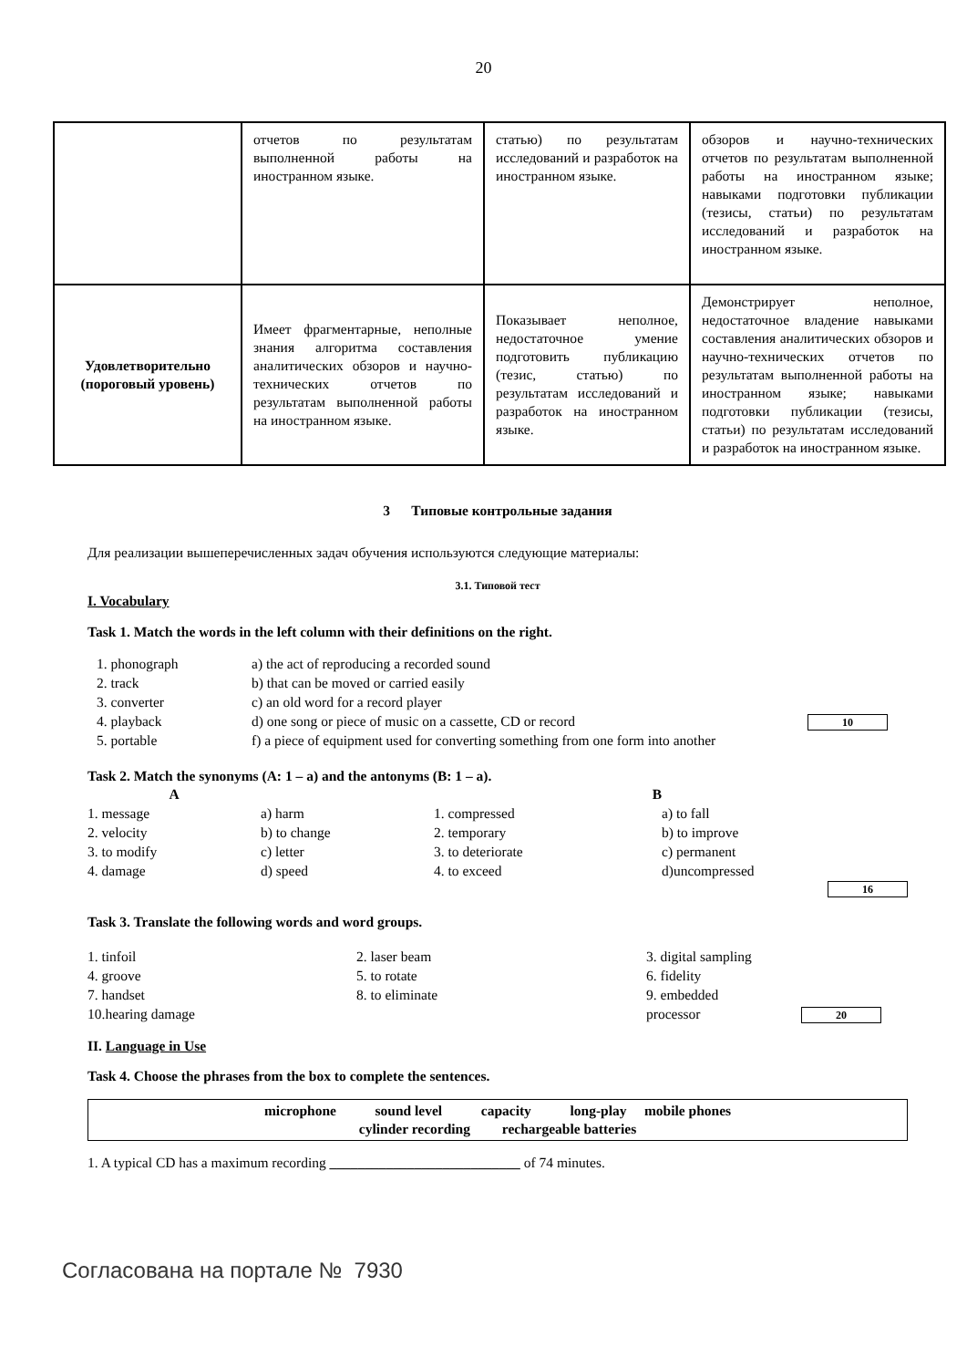20
| | отчетов по результатам выполненной работы на иностранном языке. | статью) по результатам исследований и разработок на иностранном языке. | обзоров и научно-технических отчетов по результатам выполненной работы на иностранном языке; навыками подготовки публикации (тезисы, статьи) по результатам исследований и разработок на иностранном языке. |
| Удовлетворительно (пороговый уровень) | Имеет фрагментарные, неполные знания алгоритма составления аналитических обзоров и научно-технических отчетов по результатам выполненной работы на иностранном языке. | Показывает неполное, недостаточное умение подготовить публикацию (тезис, статью) по результатам исследований и разработок на иностранном языке. | Демонстрирует неполное, недостаточное владение навыками составления аналитических обзоров и научно-технических отчетов по результатам выполненной работы на иностранном языке; навыками подготовки публикации (тезисы, статьи) по результатам исследований и разработок на иностранном языке. |
3 Типовые контрольные задания
Для реализации вышеперечисленных задач обучения используются следующие материалы:
3.1. Типовой тест
I. Vocabulary
Task 1. Match the words in the left column with their definitions on the right.
1. phonograph
a) the act of reproducing a recorded sound
2. track
b) that can be moved or carried easily
3. converter
c) an old word for a record player
4. playback
d) one song or piece of music on a cassette, CD or record
10
5. portable
f) a piece of equipment used for converting something from one form into another
Task 2. Match the synonyms (A: 1 – a) and the antonyms (B: 1 – a).
A
B
1. message
a) harm
1. compressed
a) to fall
2. velocity
b) to change
2. temporary
b) to improve
3. to modify
c) letter
3. to deteriorate
c) permanent
4. damage
d) speed
4. to exceed
d)uncompressed
16
Task 3. Translate the following words and word groups.
1. tinfoil
2. laser beam
3. digital sampling
4. groove
5. to rotate
6. fidelity
7. handset
8. to eliminate
9. embedded
10.hearing damage
processor
20
II. Language in Use
Task 4. Choose the phrases from the box to complete the sentences.
microphone sound level capacity long-play mobile phones
cylinder recording rechargeable batteries
1. A typical CD has a maximum recording ___________________________ of 74 minutes.
Согласована на портале № 7930